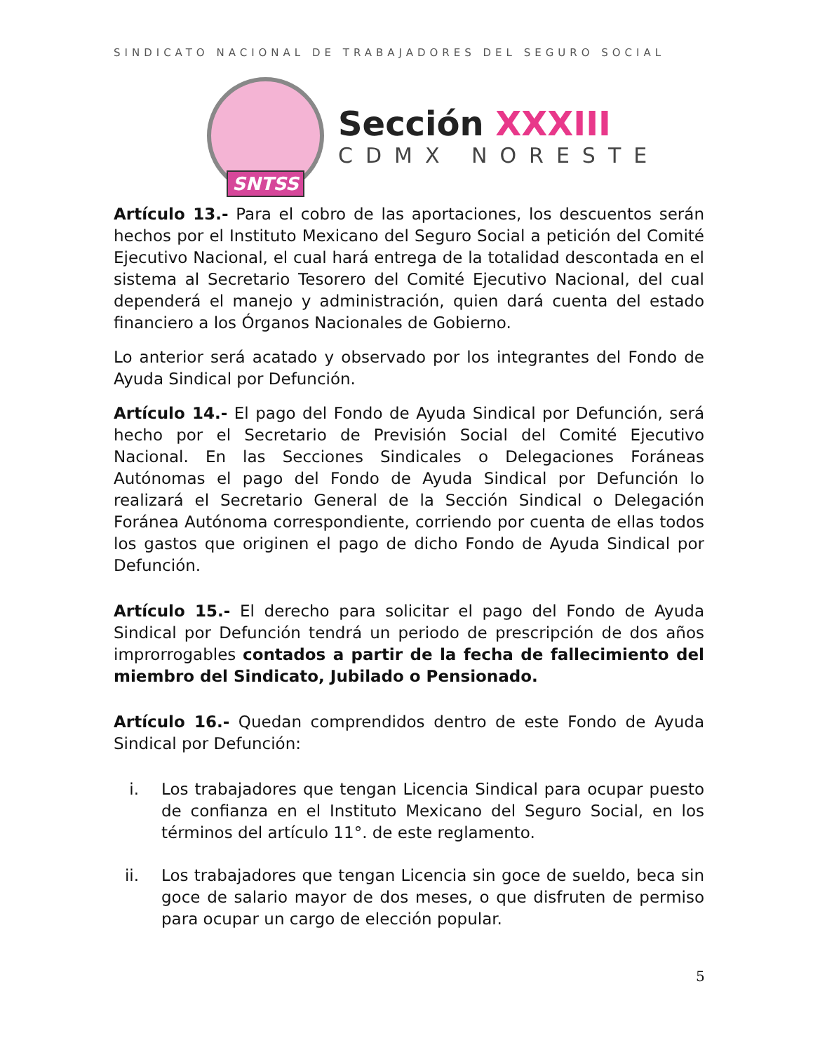SINDICATO NACIONAL DE TRABAJADORES DEL SEGURO SOCIAL
SNTSS
Sección XXXIII
CDMX NORESTE
Artículo 13.- Para el cobro de las aportaciones, los descuentos serán hechos por el Instituto Mexicano del Seguro Social a petición del Comité Ejecutivo Nacional, el cual hará entrega de la totalidad descontada en el sistema al Secretario Tesorero del Comité Ejecutivo Nacional, del cual dependerá el manejo y administración, quien dará cuenta del estado financiero a los Órganos Nacionales de Gobierno.
Lo anterior será acatado y observado por los integrantes del Fondo de Ayuda Sindical por Defunción.
Artículo 14.- El pago del Fondo de Ayuda Sindical por Defunción, será hecho por el Secretario de Previsión Social del Comité Ejecutivo Nacional. En las Secciones Sindicales o Delegaciones Foráneas Autónomas el pago del Fondo de Ayuda Sindical por Defunción lo realizará el Secretario General de la Sección Sindical o Delegación Foránea Autónoma correspondiente, corriendo por cuenta de ellas todos los gastos que originen el pago de dicho Fondo de Ayuda Sindical por Defunción.
Artículo 15.- El derecho para solicitar el pago del Fondo de Ayuda Sindical por Defunción tendrá un periodo de prescripción de dos años improrrogables contados a partir de la fecha de fallecimiento del miembro del Sindicato, Jubilado o Pensionado.
Artículo 16.- Quedan comprendidos dentro de este Fondo de Ayuda Sindical por Defunción:
i. Los trabajadores que tengan Licencia Sindical para ocupar puesto de confianza en el Instituto Mexicano del Seguro Social, en los términos del artículo 11°. de este reglamento.
ii. Los trabajadores que tengan Licencia sin goce de sueldo, beca sin goce de salario mayor de dos meses, o que disfruten de permiso para ocupar un cargo de elección popular.
5